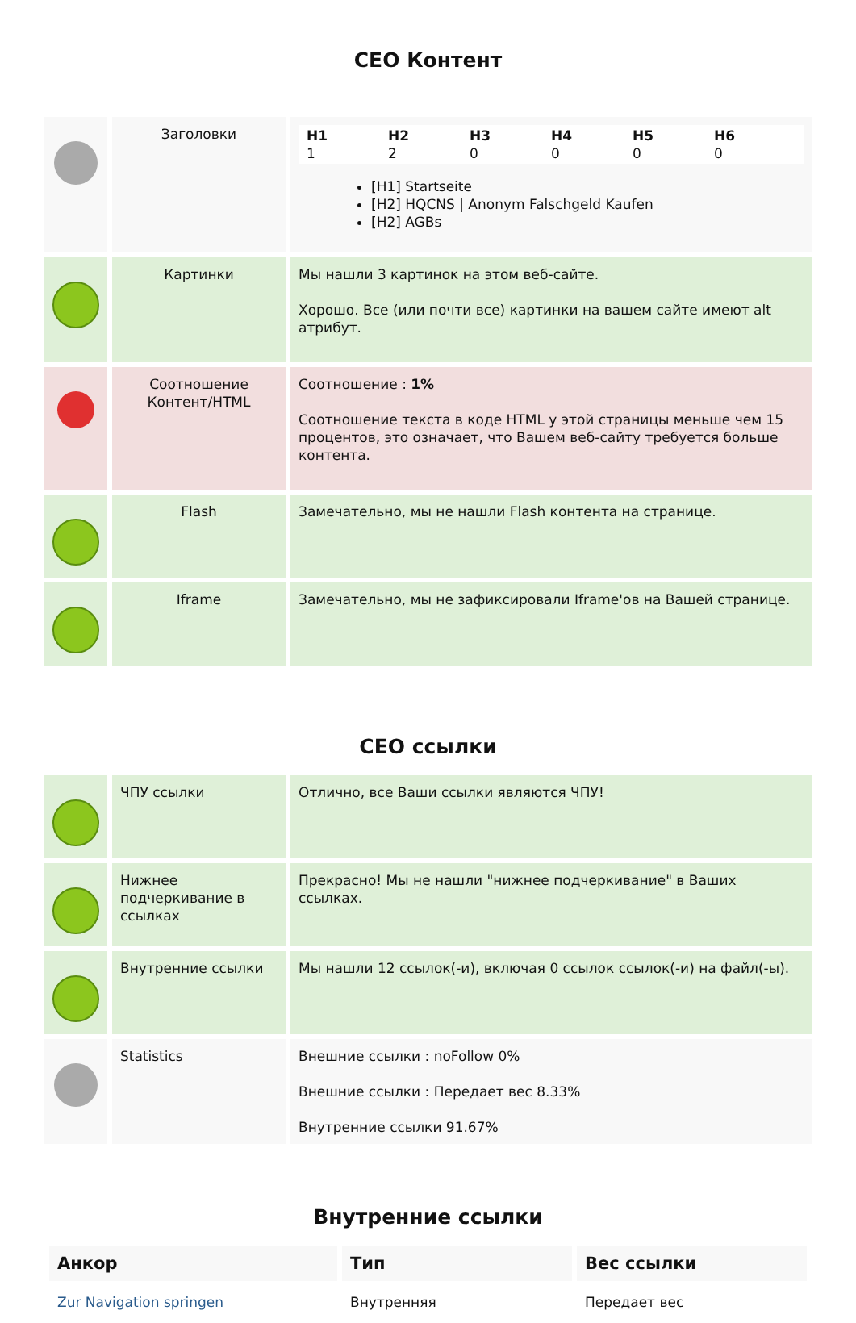СЕО Контент
| | Заголовки | H1 1 H2 2 H3 0 H4 0 H5 0 H6 0 [H1] Startseite [H2] HQCNS / Anonym Falschgeld Kaufen [H2] AGBs |
| | Картинки | Мы нашли 3 картинок на этом веб-сайте. Хорошо. Все (или почти все) картинки на вашем сайте имеют alt атрибут. |
| | Соотношение Контент/HTML | Соотношение : 1% Соотношение текста в коде HTML у этой страницы меньше чем 15 процентов, это означает, что Вашем веб-сайту требуется больше контента. |
| | Flash | Замечательно, мы не нашли Flash контента на странице. |
| | Iframe | Замечательно, мы не зафиксировали Iframe'ов на Вашей странице. |
СЕО ссылки
| | ЧПУ ссылки | Отлично, все Ваши ссылки являются ЧПУ! |
| | Нижнее подчеркивание в ссылках | Прекрасно! Мы не нашли "нижнее подчеркивание" в Ваших ссылках. |
| | Внутренние ссылки | Мы нашли 12 ссылок(-и), включая 0 ссылок ссылок(-и) на файл(-ы). |
| | Statistics | Внешние ссылки : noFollow 0% Внешние ссылки : Передает вес 8.33% Внутренние ссылки 91.67% |
Внутренние ссылки
| Анкор | Тип | Вес ссылки |
| --- | --- | --- |
| Zur Navigation springen | Внутренняя | Передает вес |